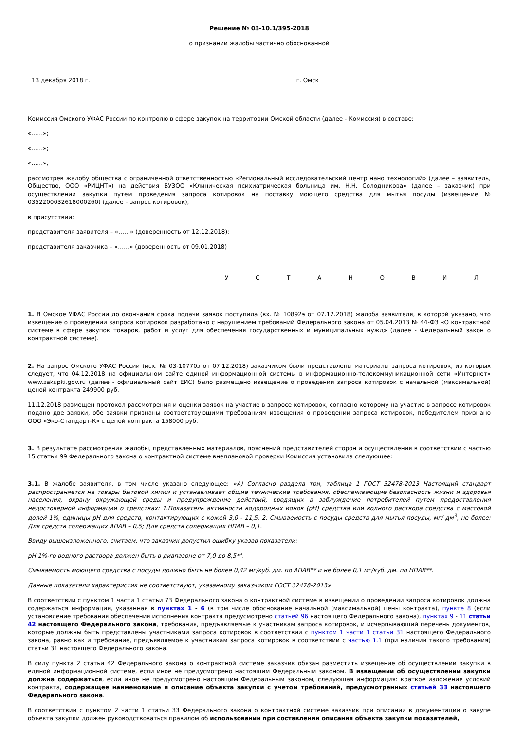Решение № 03-10.1/395-2018
о признании жалобы частично обоснованной
13 декабря 2018 г. г. Омск
Комиссия Омского УФАС России по контролю в сфере закупок на территории Омской области (далее - Комиссия) в составе:
«……»;
«……»;
«……»,
рассмотрев жалобу общества с ограниченной ответственностью «Региональный исследовательский центр нано технологий» (далее – заявитель, Общество, ООО «РИЦНТ») на действия БУЗОО «Клиническая психиатрическая больница им. Н.Н. Солодникова» (далее – заказчик) при осуществлении закупки путем проведения запроса котировок на поставку моющего средства для мытья посуды (извещение № 0352200032618000260) (далее – запрос котировок),
в присутствии:
представителя заявителя – «……» (доверенность от 12.12.2018);
представителя заказчика – «……» (доверенность от 09.01.2018)
У С Т А Н О В И Л
1. В Омское УФАС России до окончания срока подачи заявок поступила (вх. № 10892э от 07.12.2018) жалоба заявителя, в которой указано, что извещение о проведении запроса котировок разработано с нарушением требований Федерального закона от 05.04.2013 № 44-ФЗ «О контрактной системе в сфере закупок товаров, работ и услуг для обеспечения государственных и муниципальных нужд» (далее - Федеральный закон о контрактной системе).
2. На запрос Омского УФАС России (исх. № 03-10770э от 07.12.2018) заказчиком были представлены материалы запроса котировок, из которых следует, что 04.12.2018 на официальном сайте единой информационной системы в информационно-телекоммуникационной сети «Интернет» www.zakupki.gov.ru (далее - официальный сайт ЕИС) было размещено извещение о проведении запроса котировок с начальной (максимальной) ценой контракта 249900 руб.
11.12.2018 размещен протокол рассмотрения и оценки заявок на участие в запросе котировок, согласно которому на участие в запросе котировок подано две заявки, обе заявки признаны соответствующими требованиям извещения о проведении запроса котировок, победителем признано ООО «Эко-Стандарт-К» с ценой контракта 158000 руб.
3. В результате рассмотрения жалобы, представленных материалов, пояснений представителей сторон и осуществления в соответствии с частью 15 статьи 99 Федерального закона о контрактной системе внеплановой проверки Комиссия установила следующее:
3.1. В жалобе заявителя, в том числе указано следующее: «А) Согласно раздела три, таблица 1 ГОСТ 32478-2013 Настоящий стандарт распространяется на товары бытовой химии и устанавливает общие технические требования, обеспечивающие безопасность жизни и здоровья населения, охрану окружающей среды и предупреждение действий, вводящих в заблуждение потребителей путем предоставления недостоверной информации о средствах: 1.Показатель активности водородных ионов (рН) средства или водного раствора средства с массовой долей 1%, единицы рН для средств, контактирующих с кожей 3,0 - 11,5. 2. Смываемость с посуды средств для мытья посуды, мг/ дм<sup>3</sup>, не более: Для средств содержащих АПАВ – 0,5; Для средств содержащих НПАВ – 0,1.
Ввиду вышеизложенного, считаем, что заказчик допустил ошибку указав показатели:
pH 1%-го водного раствора должен быть в диапазоне от 7,0 до 8,5**.
Смываемость моющего средства с посуды должно быть не более 0,42 мг/куб. дм. по АПАВ** и не более 0,1 мг/куб. дм. по НПАВ**.
Данные показатели характеристик не соответствуют, указанному заказчиком ГОСТ 32478-2013».
В соответствии с пунктом 1 части 1 статьи 73 Федерального закона о контрактной системе в извещении о проведении запроса котировок должна содержаться информация, указанная в пунктах 1 - 6 (в том числе обоснование начальной (максимальной) цены контракта), пункте 8 (если установление требования обеспечения исполнения контракта предусмотрено статьей 96 настоящего Федерального закона), пунктах 9 - 11 статьи 42 настоящего Федерального закона, требования, предъявляемые к участникам запроса котировок, и исчерпывающий перечень документов, которые должны быть представлены участниками запроса котировок в соответствии с пунктом 1 части 1 статьи 31 настоящего Федерального закона, равно как и требование, предъявляемое к участникам запроса котировок в соответствии с частью 1.1 (при наличии такого требования) статьи 31 настоящего Федерального закона.
В силу пункта 2 статьи 42 Федерального закона о контрактной системе заказчик обязан разместить извещение об осуществлении закупки в единой информационной системе, если иное не предусмотрено настоящим Федеральным законом. В извещении об осуществлении закупки должна содержаться, если иное не предусмотрено настоящим Федеральным законом, следующая информация: краткое изложение условий контракта, содержащее наименование и описание объекта закупки с учетом требований, предусмотренных статьей 33 настоящего Федерального закона.
В соответствии с пунктом 2 части 1 статьи 33 Федерального закона о контрактной системе заказчик при описании в документации о закупе объекта закупки должен руководствоваться правилом об использовании при составлении описания объекта закупки показателей,